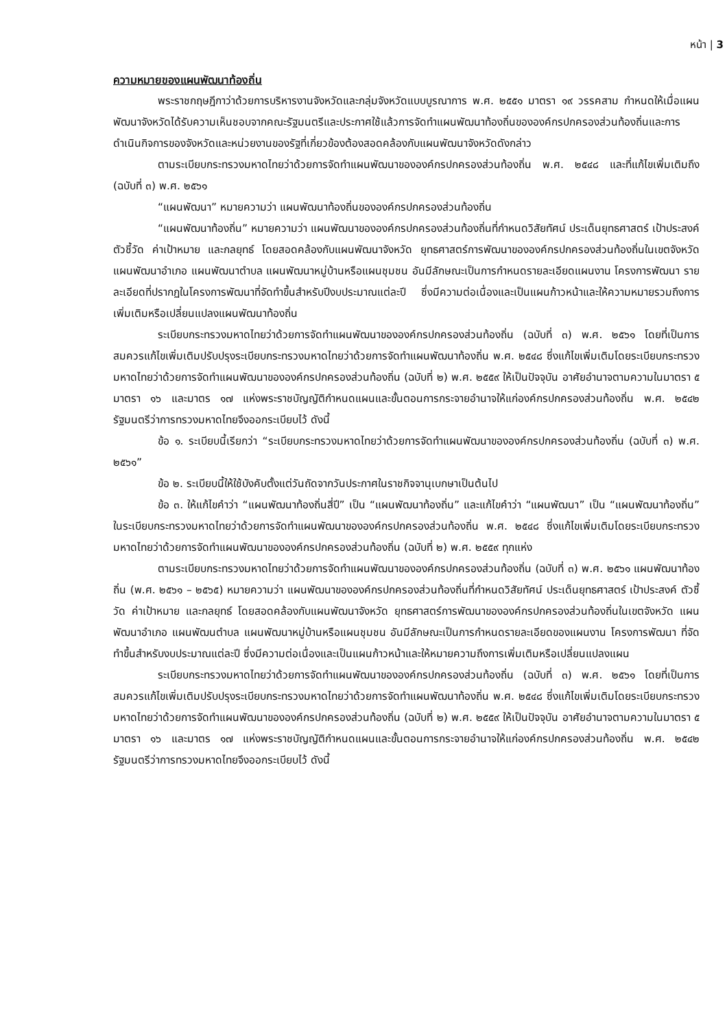หน้า | 3
ความหมายของแผนพัฒนาท้องถิ่น
พระราชกฤษฎีกาว่าด้วยการบริหารงานจังหวัดและกลุ่มจังหวัดแบบบูรณาการ พ.ศ. ๒๕๕๑ มาตรา ๑๙ วรรคสาม กำหนดให้เมื่อแผนพัฒนาจังหวัดได้รับความเห็นชอบจากคณะรัฐมนตรีและประกาศใช้แล้วการจัดทำแผนพัฒนาท้องถิ่นขององค์กรปกครองส่วนท้องถิ่นและการดำเนินกิจการของจังหวัดและหน่วยงานของรัฐที่เกี่ยวข้องต้องสอดคล้องกับแผนพัฒนาจังหวัดดังกล่าว
ตามระเบียบกระทรวงมหาดไทยว่าด้วยการจัดทำแผนพัฒนาขององค์กรปกครองส่วนท้องถิ่น พ.ศ. ๒๕๔๘ และที่แก้ไขเพิ่มเติมถึง (ฉบับที่ ๓) พ.ศ. ๒๕๖๑
“แผนพัฒนา” หมายความว่า แผนพัฒนาท้องถิ่นขององค์กรปกครองส่วนท้องถิ่น
“แผนพัฒนาท้องถิ่น” หมายความว่า แผนพัฒนาขององค์กรปกครองส่วนท้องถิ่นที่กำหนดวิสัยทัศน์ ประเด็นยุทธศาสตร์ เป้าประสงค์ ตัวชี้วัด ค่าเป้าหมาย และกลยุทธ์ โดยสอดคล้องกับแผนพัฒนาจังหวัด ยุทธศาสตร์การพัฒนาขององค์กรปกครองส่วนท้องถิ่นในเขตจังหวัด แผนพัฒนาอำเภอ แผนพัฒนาตำบล แผนพัฒนาหมู่บ้านหรือแผนชุมชน อันมีลักษณะเป็นการกำหนดรายละเอียดแผนงาน โครงการพัฒนา รายละเอียดที่ปรากฏในโครงการพัฒนาที่จัดทำขึ้นสำหรับปีงบประมาณแต่ละปี ซึ่งมีความต่อเนื่องและเป็นแผนก้าวหน้าและให้ความหมายรวมถึงการเพิ่มเติมหรือเปลี่ยนแปลงแผนพัฒนาท้องถิ่น
ระเบียบกระทรวงมหาดไทยว่าด้วยการจัดทำแผนพัฒนาขององค์กรปกครองส่วนท้องถิ่น (ฉบับที่ ๓) พ.ศ. ๒๕๖๑ โดยที่เป็นการสมควรแก้ไขเพิ่มเติมปรับปรุงระเบียบกระทรวงมหาดไทยว่าด้วยการจัดทำแผนพัฒนาท้องถิ่น พ.ศ. ๒๕๔๘ ซึ่งแก้ไขเพิ่มเติมโดยระเบียบกระทรวงมหาดไทยว่าด้วยการจัดทำแผนพัฒนาขององค์กรปกครองส่วนท้องถิ่น (ฉบับที่ ๒) พ.ศ. ๒๕๕๙ ให้เป็นปัจจุบัน อาศัยอำนาจตามความในมาตรา ๕ มาตรา ๑๖ และมาตร ๑๗ แห่งพระราชบัญญัติกำหนดแผนและขั้นตอนการกระจายอำนาจให้แก่องค์กรปกครองส่วนท้องถิ่น พ.ศ. ๒๕๔๒ รัฐมนตรีว่าการทรวงมหาดไทยจึงออกระเบียบไว้ ดังนี้
ข้อ ๑. ระเบียบนี้เรียกว่า “ระเบียบกระทรวงมหาดไทยว่าด้วยการจัดทำแผนพัฒนาขององค์กรปกครองส่วนท้องถิ่น (ฉบับที่ ๓) พ.ศ. ๒๕๖๑”
ข้อ ๒. ระเบียบนี้ให้ใช้บังคับตั้งแต่วันถัดจากวันประกาศในราชกิจจานุเบกษาเป็นต้นไป
ข้อ ๓. ให้แก้ไขคำว่า “แผนพัฒนาท้องถิ่นสี่ปี” เป็น “แผนพัฒนาท้องถิ่น” และแก้ไขคำว่า “แผนพัฒนา” เป็น “แผนพัฒนาท้องถิ่น” ในระเบียบกระทรวงมหาดไทยว่าด้วยการจัดทำแผนพัฒนาขององค์กรปกครองส่วนท้องถิ่น พ.ศ. ๒๕๔๘ ซึ่งแก้ไขเพิ่มเติมโดยระเบียบกระทรวงมหาดไทยว่าด้วยการจัดทำแผนพัฒนาขององค์กรปกครองส่วนท้องถิ่น (ฉบับที่ ๒) พ.ศ. ๒๕๕๙ ทุกแห่ง
ตามระเบียบกระทรวงมหาดไทยว่าด้วยการจัดทำแผนพัฒนาขององค์กรปกครองส่วนท้องถิ่น (ฉบับที่ ๓) พ.ศ. ๒๕๖๑ แผนพัฒนาท้องถิ่น (พ.ศ. ๒๕๖๑ – ๒๕๖๕) หมายความว่า แผนพัฒนาขององค์กรปกครองส่วนท้องถิ่นที่กำหนดวิสัยทัศน์ ประเด็นยุทธศาสตร์ เป้าประสงค์ ตัวชี้วัด ค่าเป้าหมาย และกลยุทธ์ โดยสอดคล้องกับแผนพัฒนาจังหวัด ยุทธศาสตร์การพัฒนาขององค์กรปกครองส่วนท้องถิ่นในเขตจังหวัด แผนพัฒนาอำเภอ แผนพัฒนตำบล แผนพัฒนาหมู่บ้านหรือแผนชุมชน อันมีลักษณะเป็นการกำหนดรายละเอียดของแผนงาน โครงการพัฒนา ที่จัดทำขึ้นสำหรับงบประมาณแต่ละปี ซึ่งมีความต่อเนื่องและเป็นแผนก้าวหน้าและให้หมายความถึงการเพิ่มเติมหรือเปลี่ยนแปลงแผน
ระเบียบกระทรวงมหาดไทยว่าด้วยการจัดทำแผนพัฒนาขององค์กรปกครองส่วนท้องถิ่น (ฉบับที่ ๓) พ.ศ. ๒๕๖๑ โดยที่เป็นการสมควรแก้ไขเพิ่มเติมปรับปรุงระเบียบกระทรวงมหาดไทยว่าด้วยการจัดทำแผนพัฒนาท้องถิ่น พ.ศ. ๒๕๔๘ ซึ่งแก้ไขเพิ่มเติมโดยระเบียบกระทรวงมหาดไทยว่าด้วยการจัดทำแผนพัฒนาขององค์กรปกครองส่วนท้องถิ่น (ฉบับที่ ๒) พ.ศ. ๒๕๕๙ ให้เป็นปัจจุบัน อาศัยอำนาจตามความในมาตรา ๕ มาตรา ๑๖ และมาตร ๑๗ แห่งพระราชบัญญัติกำหนดแผนและขั้นตอนการกระจายอำนาจให้แก่องค์กรปกครองส่วนท้องถิ่น พ.ศ. ๒๕๔๒ รัฐมนตรีว่าการทรวงมหาดไทยจึงออกระเบียบไว้ ดังนี้